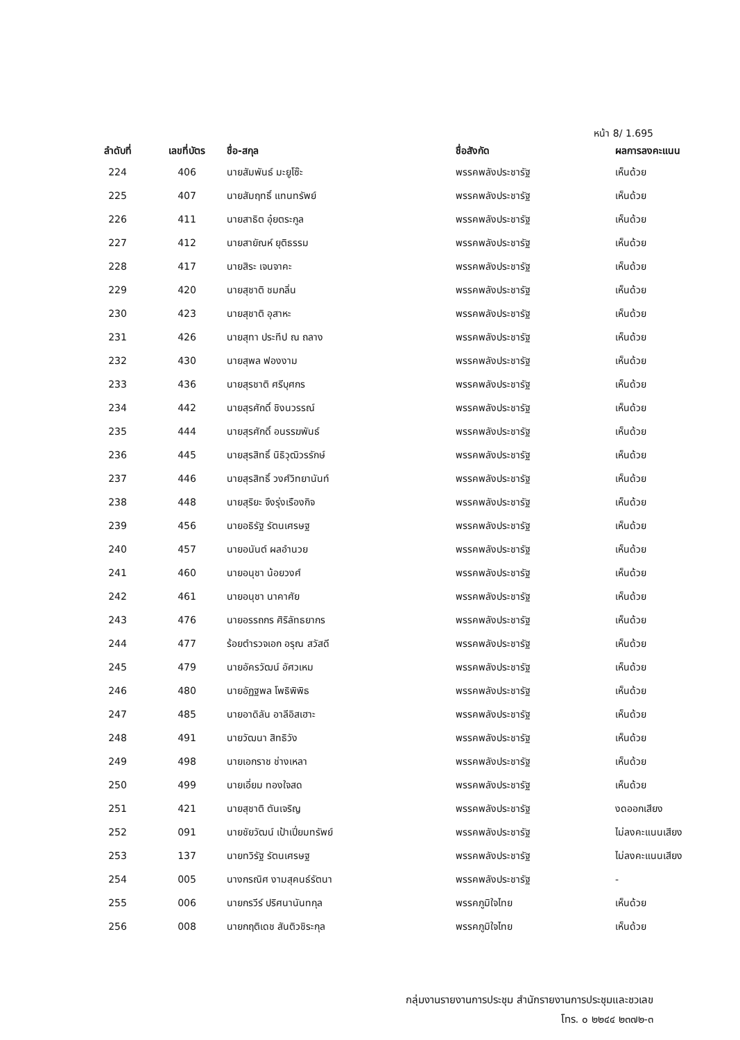หน้า 8/ 1.695
| ลำดับที่ | เลขที่บัตร | ชื่อ-สกุล | ชื่อสังกัด | ผลการลงคะแนน |
| --- | --- | --- | --- | --- |
| 224 | 406 | นายสัมพันธ์ มะยูโซ๊ะ | พรรคพลังประชารัฐ | เห็นด้วย |
| 225 | 407 | นายสัมฤทธิ์ แทนทรัพย์ | พรรคพลังประชารัฐ | เห็นด้วย |
| 226 | 411 | นายสาธิต อุ๋ยตระกูล | พรรคพลังประชารัฐ | เห็นด้วย |
| 227 | 412 | นายสายัณห์ ยุติธรรม | พรรคพลังประชารัฐ | เห็นด้วย |
| 228 | 417 | นายสิระ เจนจาคะ | พรรคพลังประชารัฐ | เห็นด้วย |
| 229 | 420 | นายสุชาติ ชมกลิ่น | พรรคพลังประชารัฐ | เห็นด้วย |
| 230 | 423 | นายสุชาติ อุสาหะ | พรรคพลังประชารัฐ | เห็นด้วย |
| 231 | 426 | นายสุทา ประทีป ณ ถลาง | พรรคพลังประชารัฐ | เห็นด้วย |
| 232 | 430 | นายสุพล ฟองงาม | พรรคพลังประชารัฐ | เห็นด้วย |
| 233 | 436 | นายสุรชาติ ศรีบุศกร | พรรคพลังประชารัฐ | เห็นด้วย |
| 234 | 442 | นายสุรศักดิ์ ชิงนวรรณ์ | พรรคพลังประชารัฐ | เห็นด้วย |
| 235 | 444 | นายสุรศักดิ์ อนรรฆพันธ์ | พรรคพลังประชารัฐ | เห็นด้วย |
| 236 | 445 | นายสุรสิทธิ์ นิธิวุฒิวรรักษ์ | พรรคพลังประชารัฐ | เห็นด้วย |
| 237 | 446 | นายสุรสิทธิ์ วงศ์วิทยานันท์ | พรรคพลังประชารัฐ | เห็นด้วย |
| 238 | 448 | นายสุริยะ จึงรุ่งเรืองกิจ | พรรคพลังประชารัฐ | เห็นด้วย |
| 239 | 456 | นายอธิรัฐ รัตนเศรษฐ | พรรคพลังประชารัฐ | เห็นด้วย |
| 240 | 457 | นายอนันต์ ผลอำนวย | พรรคพลังประชารัฐ | เห็นด้วย |
| 241 | 460 | นายอนุชา น้อยวงศ์ | พรรคพลังประชารัฐ | เห็นด้วย |
| 242 | 461 | นายอนุชา นาคาศัย | พรรคพลังประชารัฐ | เห็นด้วย |
| 243 | 476 | นายอรรถกร ศิริลัทธยากร | พรรคพลังประชารัฐ | เห็นด้วย |
| 244 | 477 | ร้อยตำรวจเอก อรุณ สวัสดี | พรรคพลังประชารัฐ | เห็นด้วย |
| 245 | 479 | นายอัครวัฒน์ อัศวเหม | พรรคพลังประชารัฐ | เห็นด้วย |
| 246 | 480 | นายอัฏฐพล โพธิพิพิธ | พรรคพลังประชารัฐ | เห็นด้วย |
| 247 | 485 | นายอาดิลัน อาลีอิสเฮาะ | พรรคพลังประชารัฐ | เห็นด้วย |
| 248 | 491 | นายวัฒนา สิทธิวัง | พรรคพลังประชารัฐ | เห็นด้วย |
| 249 | 498 | นายเอกราช ช่างเหลา | พรรคพลังประชารัฐ | เห็นด้วย |
| 250 | 499 | นายเอี่ยม ทองใจสด | พรรคพลังประชารัฐ | เห็นด้วย |
| 251 | 421 | นายสุชาติ ตันเจริญ | พรรคพลังประชารัฐ | งดออกเสียง |
| 252 | 091 | นายชัยวัฒน์ เป้าเปี่ยมทรัพย์ | พรรคพลังประชารัฐ | ไม่ลงคะแนนเสียง |
| 253 | 137 | นายทวิรัฐ รัตนเศรษฐ | พรรคพลังประชารัฐ | ไม่ลงคะแนนเสียง |
| 254 | 005 | นางกรณิศ งามสุคนธ์รัตนา | พรรคพลังประชารัฐ | - |
| 255 | 006 | นายกรวีร์ ปริศนานันทกุล | พรรคภูมิใจไทย | เห็นด้วย |
| 256 | 008 | นายกฤติเดช สันติวชิระกุล | พรรคภูมิใจไทย | เห็นด้วย |
กลุ่มงานรายงานการประชุม สำนักรายงานการประชุมและชวเลข
โทร. ๐ ๒๒๔๔ ๒๓๗๒-๓